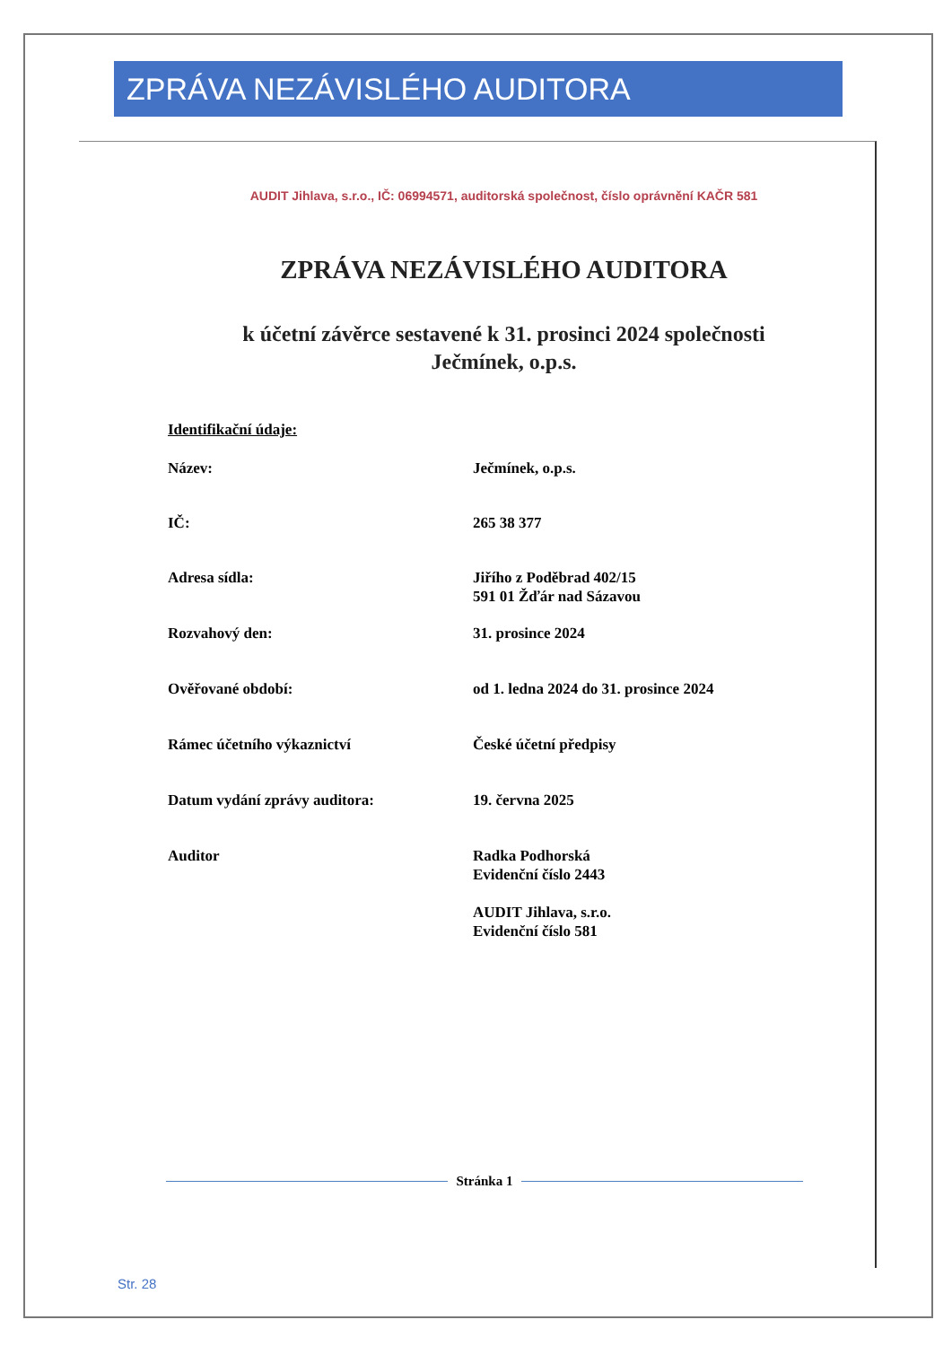ZPRÁVA NEZÁVISLÉHO AUDITORA
AUDIT Jihlava, s.r.o., IČ: 06994571, auditorská společnost, číslo oprávnění KAČR 581
ZPRÁVA NEZÁVISLÉHO AUDITORA
k účetní závěrce sestavené k 31. prosinci 2024 společnosti
Ječmínek, o.p.s.
Identifikační údaje:
Název: Ječmínek, o.p.s.
IČ: 265 38 377
Adresa sídla: Jiřího z Poděbrad 402/15
591 01 Žďár nad Sázavou
Rozvahový den: 31. prosince 2024
Ověřované období: od 1. ledna 2024 do 31. prosince 2024
Rámec účetního výkaznictví České účetní předpisy
Datum vydání zprávy auditora: 19. června 2025
Auditor Radka Podhorská
Evidenční číslo 2443
AUDIT Jihlava, s.r.o.
Evidenční číslo 581
Stránka 1
Str. 28